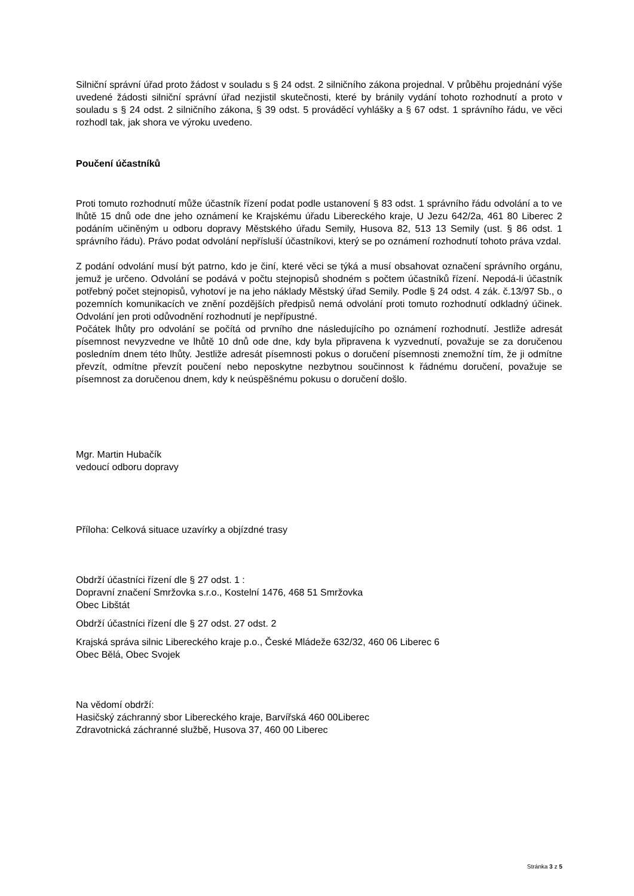Silniční správní úřad proto žádost v souladu s § 24 odst. 2 silničního zákona projednal. V průběhu projednání výše uvedené žádosti silniční správní úřad nezjistil skutečnosti, které by bránily vydání tohoto rozhodnutí a proto v souladu s § 24 odst. 2 silničního zákona, § 39 odst. 5 prováděcí vyhlášky a § 67 odst. 1 správního řádu, ve věci rozhodl tak, jak shora ve výroku uvedeno.
Poučení účastníků
Proti tomuto rozhodnutí může účastník řízení podat podle ustanovení § 83 odst. 1 správního řádu odvolání a to ve lhůtě 15 dnů ode dne jeho oznámení ke Krajskému úřadu Libereckého kraje, U Jezu 642/2a, 461 80 Liberec 2 podáním učiněným u odboru dopravy Městského úřadu Semily, Husova 82, 513 13 Semily (ust. § 86 odst. 1 správního řádu). Právo podat odvolání nepřísluší účastníkovi, který se po oznámení rozhodnutí tohoto práva vzdal.
Z podání odvolání musí být patrno, kdo je činí, které věci se týká a musí obsahovat označení správního orgánu, jemuž je určeno. Odvolání se podává v počtu stejnopisů shodném s počtem účastníků řízení. Nepodá-li účastník potřebný počet stejnopisů, vyhotoví je na jeho náklady Městský úřad Semily. Podle § 24 odst. 4 zák. č.13/97 Sb., o pozemních komunikacích ve znění pozdějších předpisů nemá odvolání proti tomuto rozhodnutí odkladný účinek. Odvolání jen proti odůvodnění rozhodnutí je nepřípustné.
Počátek lhůty pro odvolání se počítá od prvního dne následujícího po oznámení rozhodnutí. Jestliže adresát písemnost nevyzvedne ve lhůtě 10 dnů ode dne, kdy byla připravena k vyzvednutí, považuje se za doručenou posledním dnem této lhůty. Jestliže adresát písemnosti pokus o doručení písemnosti znemožní tím, že ji odmítne převzít, odmítne převzít poučení nebo neposkytne nezbytnou součinnost k řádnému doručení, považuje se písemnost za doručenou dnem, kdy k neúspěšnému pokusu o doručení došlo.
Mgr. Martin Hubačík
vedoucí odboru dopravy
Příloha: Celková situace uzavírky a objízdné trasy
Obdrží účastníci řízení dle § 27 odst. 1 :
Dopravní značení Smržovka s.r.o., Kostelní 1476, 468 51 Smržovka
Obec Libštát
Obdrží účastníci řízení dle § 27 odst. 27 odst. 2
Krajská správa silnic Libereckého kraje p.o., České Mládeže 632/32, 460 06 Liberec 6
Obec Bělá, Obec Svojek
Na vědomí obdrží:
Hasičský záchranný sbor Libereckého kraje, Barvířská 460 00Liberec
Zdravotnická záchranné službě, Husova 37, 460 00 Liberec
Stránka 3 z 5